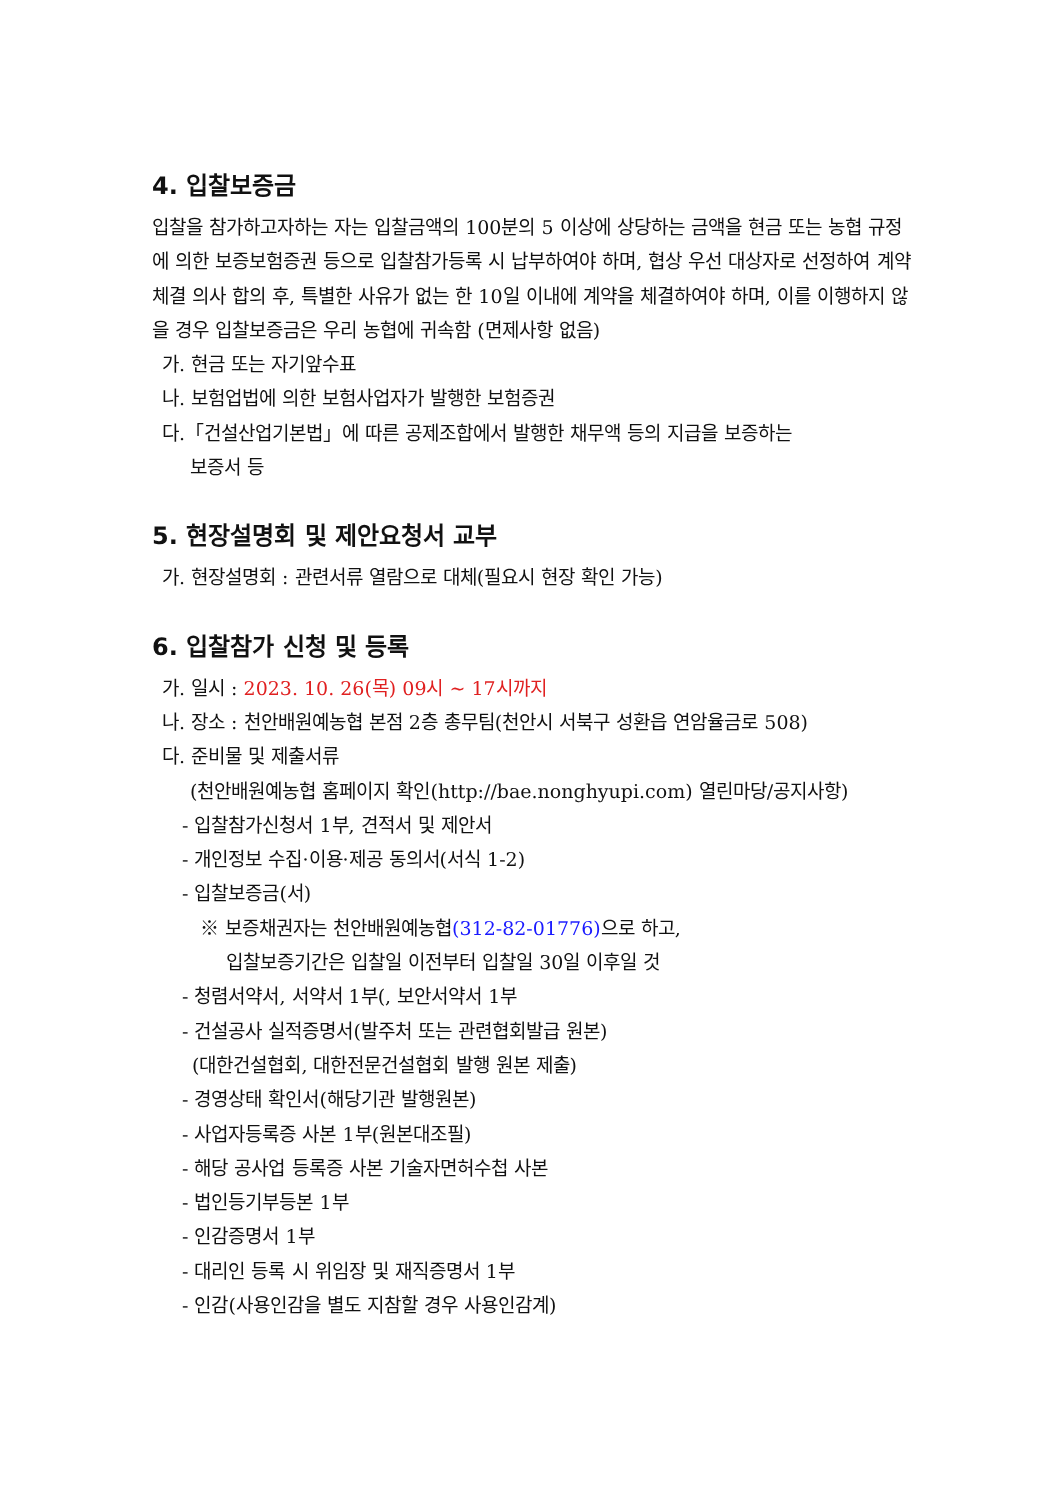4. 입찰보증금
입찰을 참가하고자하는 자는 입찰금액의 100분의 5 이상에 상당하는 금액을 현금 또는 농협 규정에 의한 보증보험증권 등으로 입찰참가등록 시 납부하여야 하며, 협상 우선 대상자로 선정하여 계약체결 의사 합의 후, 특별한 사유가 없는 한 10일 이내에 계약을 체결하여야 하며, 이를 이행하지 않을 경우 입찰보증금은 우리 농협에 귀속함 (면제사항 없음)
가. 현금 또는 자기앞수표
나. 보험업법에 의한 보험사업자가 발행한 보험증권
다.「건설산업기본법」에 따른 공제조합에서 발행한 채무액 등의 지급을 보증하는
보증서 등
5. 현장설명회 및 제안요청서 교부
가. 현장설명회 : 관련서류 열람으로 대체(필요시 현장 확인 가능)
6. 입찰참가 신청 및 등록
가. 일시 : 2023. 10. 26(목) 09시 ~ 17시까지
나. 장소 : 천안배원예농협 본점 2층 총무팀(천안시 서북구 성환읍 연암율금로 508)
다. 준비물 및 제출서류
(천안배원예농협 홈페이지 확인(http://bae.nonghyupi.com) 열린마당/공지사항)
- 입찰참가신청서 1부, 견적서 및 제안서
- 개인정보 수집·이용·제공 동의서(서식 1-2)
- 입찰보증금(서)
※ 보증채권자는 천안배원예농협(312-82-01776) 으로 하고,
입찰보증기간은 입찰일 이전부터 입찰일 30일 이후일 것
- 청렴서약서, 서약서 1부(, 보안서약서 1부
- 건설공사 실적증명서(발주처 또는 관련협회발급 원본)
(대한건설협회, 대한전문건설협회 발행 원본 제출)
- 경영상태 확인서(해당기관 발행원본)
- 사업자등록증 사본 1부(원본대조필)
- 해당 공사업 등록증 사본 기술자면허수첩 사본
- 법인등기부등본 1부
- 인감증명서 1부
- 대리인 등록 시 위임장 및 재직증명서 1부
- 인감(사용인감을 별도 지참할 경우 사용인감계)